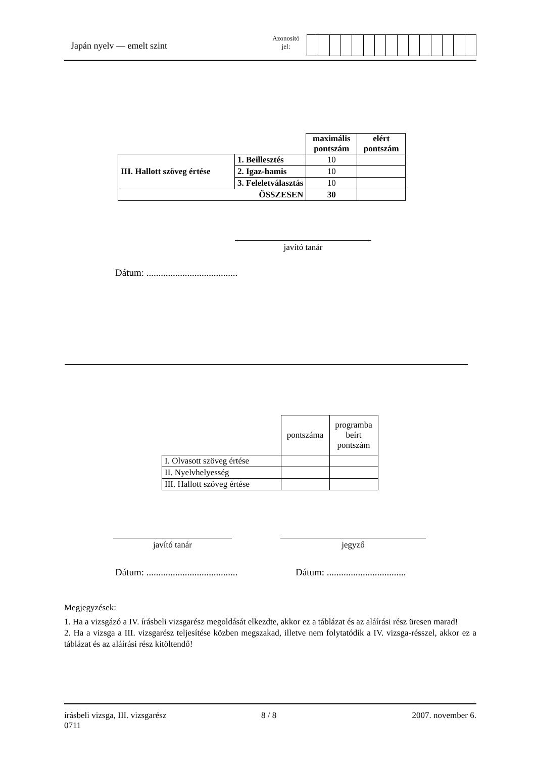Japán nyelv — emelt szint
Azonosító
jel:
| | | maximális pontszám | elért pontszám |
| III. Hallott szöveg értése | 1. Beillesztés | 10 | |
| | 2. Igaz-hamis | 10 | |
| | 3. Feleletválasztás | 10 | |
| ÖSSZESEN | | 30 | |
javító tanár
Dátum: ......................................
| | pontszáma | programba beírt pontszám |
| I. Olvasott szöveg értése | | |
| II. Nyelvhelyesség | | |
| III. Hallott szöveg értése | | |
javító tanár jegyző
Dátum: ......................................
Dátum: .................................
Megjegyzések:
1. Ha a vizsgázó a IV. írásbeli vizsgarész megoldását elkezdte, akkor ez a táblázat és az aláírási rész üresen marad!
2. Ha a vizsga a III. vizsgarész teljesítése közben megszakad, illetve nem folytatódik a IV. vizsga-résszel, akkor ez a táblázat és az aláírási rész kitöltendő!
írásbeli vizsga, III. vizsgarész
0711
8 / 8 2007. november 6.